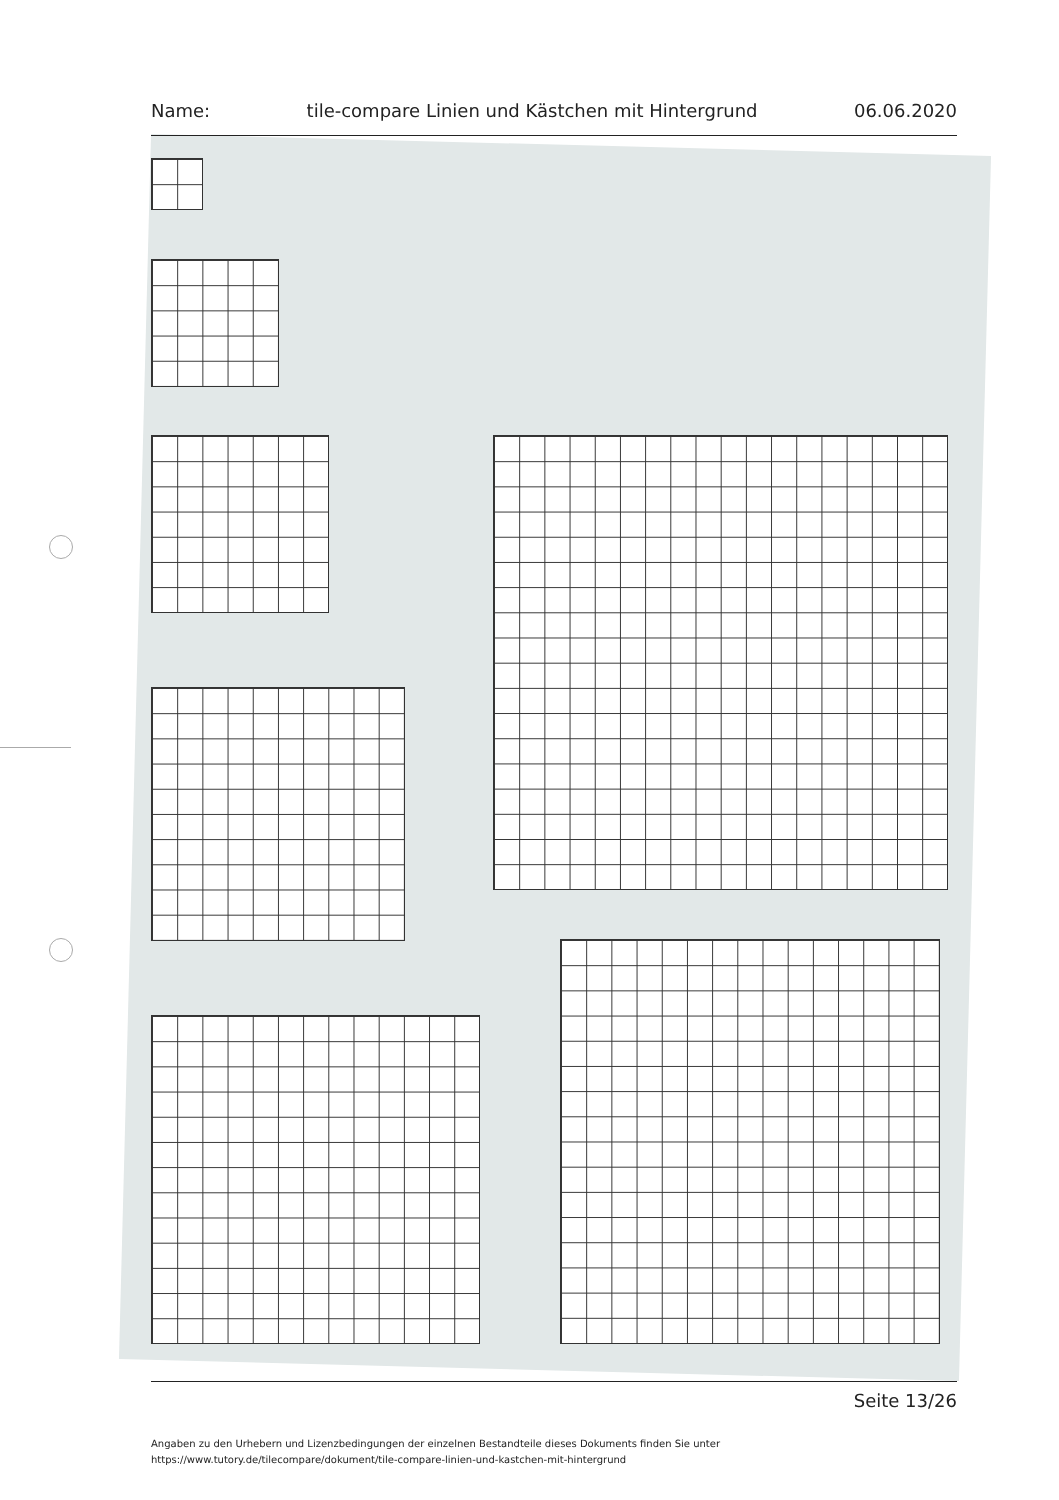Name: tile-compare Linien und Kästchen mit Hintergrund 06.06.2020
Seite 13/26
Angaben zu den Urhebern und Lizenzbedingungen der einzelnen Bestandteile dieses Dokuments finden Sie unter
https://www.tutory.de/tilecompare/dokument/tile-compare-linien-und-kastchen-mit-hintergrund